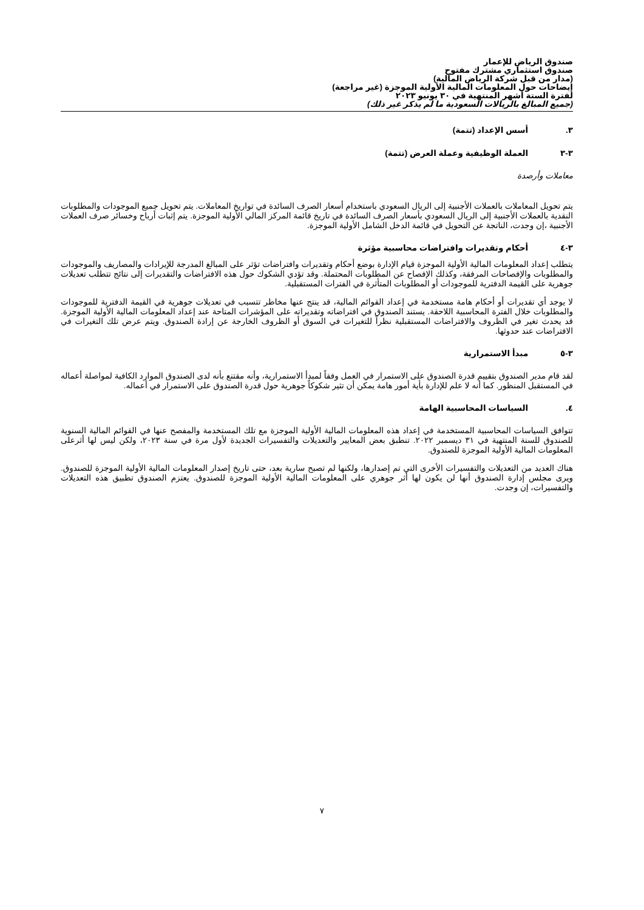صندوق الرياض للإعمار
صندوق استثماري مشترك مفتوح
(مدار من قبل شركة الرياض المالية)
إيضاحات حول المعلومات المالية الأولية الموجزة (غير مراجعة)
لفترة الستة أشهر المنتهية في ٣٠ يونيو ٢٠٢٣
(جميع المبالغ بالريالات السعودية ما لم يذكر غير ذلك)
٣. أسس الإعداد (تتمة)
٣-٣ العملة الوظيفية وعملة العرض (تتمة)
معاملات وأرصدة
يتم تحويل المعاملات بالعملات الأجنبية إلى الريال السعودي باستخدام أسعار الصرف السائدة في تواريخ المعاملات. يتم تحويل جميع الموجودات والمطلوبات النقدية بالعملات الأجنبية إلى الريال السعودي بأسعار الصرف السائدة في تاريخ قائمة المركز المالي الأولية الموجزة. يتم إثبات أرباح وخسائر صرف العملات الأجنبية ،إن وجدت، الناتجة عن التحويل في قائمة الدخل الشامل الأولية الموجزة.
٣-٤ أحكام وتقديرات وافتراضات محاسبية مؤثرة
يتطلب إعداد المعلومات المالية الأولية الموجزة قيام الإدارة بوضع أحكام وتقديرات وافتراضات تؤثر على المبالغ المدرجة للإيرادات والمصاريف والموجودات والمطلوبات والإفصاحات المرفقة، وكذلك الإفصاح عن المطلوبات المحتملة. وقد تؤدي الشكوك حول هذه الافتراضات والتقديرات إلى نتائج تتطلب تعديلات جوهرية على القيمة الدفترية للموجودات أو المطلوبات المتأثرة في الفترات المستقبلية.
لا يوجد أي تقديرات أو أحكام هامة مستخدمة في إعداد القوائم المالية، قد ينتج عنها مخاطر تتسبب في تعديلات جوهرية في القيمة الدفترية للموجودات والمطلوبات خلال الفترة المحاسبية اللاحقة. يستند الصندوق في افتراضاته وتقديراته على المؤشرات المتاحة عند إعداد المعلومات المالية الأولية الموجزة. قد يحدث تغير في الظروف والافتراضات المستقبلية نظراً للتغيرات في السوق أو الظروف الخارجة عن إرادة الصندوق. ويتم عرض تلك التغيرات في الافتراضات عند حدوثها.
٣-٥ مبدأ الاستمرارية
لقد قام مدير الصندوق بتقييم قدرة الصندوق على الاستمرار في العمل وفقاً لمبدأ الاستمرارية، وأنه مقتنع بأنه لدى الصندوق الموارد الكافية لمواصلة أعماله في المستقبل المنظور. كما أنه لا علم للإدارة بأية أمور هامة يمكن أن تثير شكوكاً جوهرية حول قدرة الصندوق على الاستمرار في أعماله.
٤. السياسات المحاسبية الهامة
تتوافق السياسات المحاسبية المستخدمة في إعداد هذه المعلومات المالية الأولية الموجزة مع تلك المستخدمة والمفصح عنها في القوائم المالية السنوية للصندوق للسنة المنتهية في ٣١ ديسمبر ٢٠٢٢. تنطبق بعض المعايير والتعديلات والتفسيرات الجديدة لأول مرة في سنة ٢٠٢٣، ولكن ليس لها أثرعلى المعلومات المالية الأولية الموجزة للصندوق.
هناك العديد من التعديلات والتفسيرات الأخرى التي تم إصدارها، ولكنها لم تصبح سارية بعد، حتى تاريخ إصدار المعلومات المالية الأولية الموجزة للصندوق. ويرى مجلس إدارة الصندوق أنها لن يكون لها أثر جوهري على المعلومات المالية الأولية الموجزة للصندوق. يعتزم الصندوق تطبيق هذه التعديلات والتفسيرات، إن وجدت.
٧